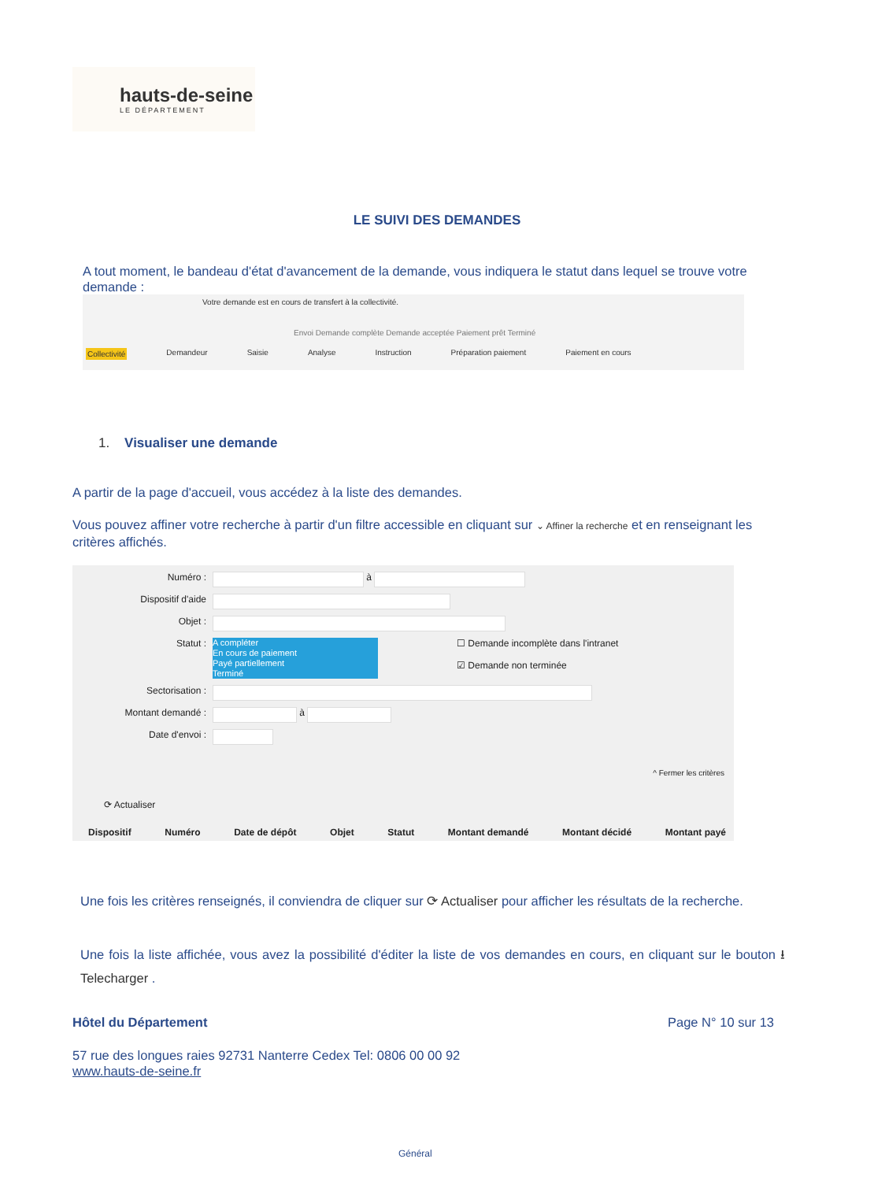hauts-de-seine
LE DÉPARTEMENT
LE SUIVI DES DEMANDES
A tout moment, le bandeau d'état d'avancement de la demande, vous indiquera le statut dans lequel se trouve votre demande :
Votre demande est en cours de transfert à la collectivité.
Envoi Demande complète Demande acceptée Paiement prêt Terminé
Collectivité Demandeur Saisie Analyse Instruction Préparation paiement Paiement en cours
1. Visualiser une demande
A partir de la page d'accueil, vous accédez à la liste des demandes.
Vous pouvez affiner votre recherche à partir d'un filtre accessible en cliquant sur ⌄ Affiner la recherche et en renseignant les critères affichés.
Numéro : à
Dispositif d'aide
Objet :
Statut :
A compléter
En cours de paiement
Payé partiellement
Terminé
☐ Demande incomplète dans l'intranet
☑ Demande non terminée
Sectorisation :
Montant demandé : à
Date d'envoi :
^ Fermer les critères
⟳ Actualiser
Dispositif Numéro Date de dépôt Objet Statut Montant demandé Montant décidé Montant payé
Une fois les critères renseignés, il conviendra de cliquer sur ⟳ Actualiser pour afficher les résultats de la recherche.
Une fois la liste affichée, vous avez la possibilité d'éditer la liste de vos demandes en cours, en cliquant sur le bouton ⭳ Telecharger .
Hôtel du Département Page N° 10 sur 13
57 rue des longues raies 92731 Nanterre Cedex Tel: 0806 00 00 92
www.hauts-de-seine.fr
Général